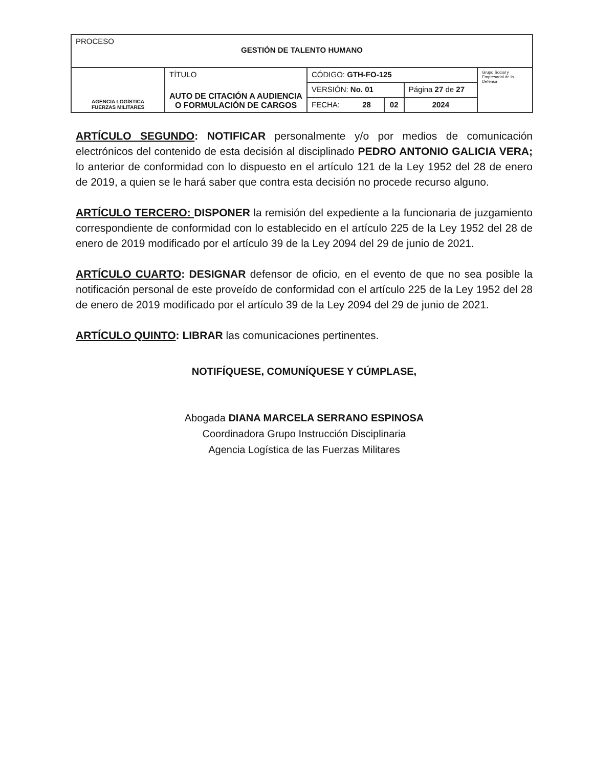| PROCESO GESTIÓN DE TALENTO HUMANO | | | | | |
| AGENCIA LOGÍSTICA FUERZAS MILITARES | TÍTULO AUTO DE CITACIÓN A AUDIENCIA O FORMULACIÓN DE CARGOS | CÓDIGO: GTH-FO-125 | | | Grupo Social y Empresarial de la Defensa |
| | | VERSIÓN: No. 01 | | Página 27 de 27 | |
| | | FECHA: 28 | 02 | 2024 | |
ARTÍCULO SEGUNDO: NOTIFICAR personalmente y/o por medios de comunicación electrónicos del contenido de esta decisión al disciplinado PEDRO ANTONIO GALICIA VERA; lo anterior de conformidad con lo dispuesto en el artículo 121 de la Ley 1952 del 28 de enero de 2019, a quien se le hará saber que contra esta decisión no procede recurso alguno.
ARTÍCULO TERCERO: DISPONER la remisión del expediente a la funcionaria de juzgamiento correspondiente de conformidad con lo establecido en el artículo 225 de la Ley 1952 del 28 de enero de 2019 modificado por el artículo 39 de la Ley 2094 del 29 de junio de 2021.
ARTÍCULO CUARTO: DESIGNAR defensor de oficio, en el evento de que no sea posible la notificación personal de este proveído de conformidad con el artículo 225 de la Ley 1952 del 28 de enero de 2019 modificado por el artículo 39 de la Ley 2094 del 29 de junio de 2021.
ARTÍCULO QUINTO: LIBRAR las comunicaciones pertinentes.
NOTIFÍQUESE, COMUNÍQUESE Y CÚMPLASE,
Abogada DIANA MARCELA SERRANO ESPINOSA
Coordinadora Grupo Instrucción Disciplinaria
Agencia Logística de las Fuerzas Militares